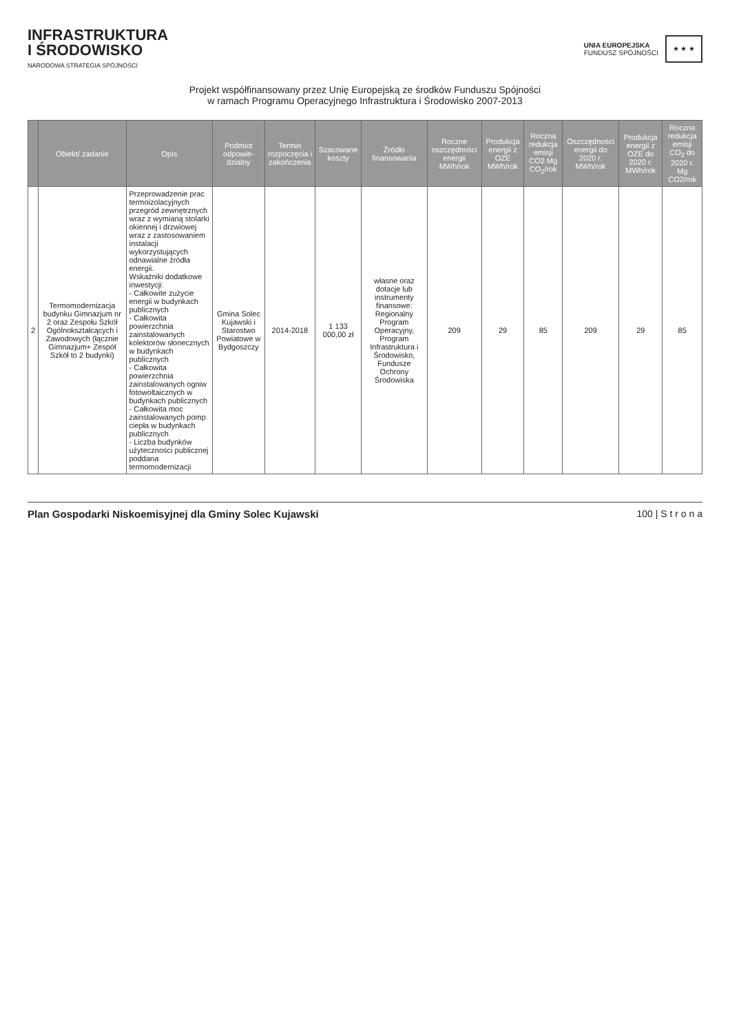INFRASTRUKTURA
I ŚRODOWISKO
NARODOWA STRATEGIA SPÓJNOŚCI
UNIA EUROPEJSKA
FUNDUSZ SPÓJNOŚCI
★ ★ ★
Projekt współfinansowany przez Unię Europejską ze środków Funduszu Spójności
w ramach Programu Operacyjnego Infrastruktura i Środowisko 2007-2013
| | Obiekt/ zadanie | Opis | Podmiot odpowie-dzialny | Termin rozpoczęcia i zakończenia | Szacowane koszty | Źródło finansowania | Roczne oszczędności energii MWh/rok | Produkcja energii z OZE MWh/rok | Roczna redukcja emisji CO2 Mg CO<sub>2</sub>/rok | Oszczędności energii do 2020 r. MWh/rok | Produkcja energii z OZE do 2020 r. MWh/rok | Roczna redukcja emisji CO<sub>2</sub> do 2020 r. Mg CO2/rok |
| --- | --- | --- | --- | --- | --- | --- | --- | --- | --- | --- | --- | --- |
| 2 | Termomodernizacja budynku Gimnazjum nr 2 oraz Zespołu Szkół Ogólnokształcących i Zawodowych (łącznie Gimnazjum+ Zespół Szkół to 2 budynki) | Przeprowadzenie prac termoizolacyjnych przegród zewnętrznych wraz z wymianą stolarki okiennej i drzwiowej wraz z zastosowaniem instalacji wykorzystujących odnawialne źródła energii. Wskaźniki dodatkowe inwestycji: - Całkowite zużycie energii w budynkach publicznych - Całkowita powierzchnia zainstalowanych kolektorów słonecznych w budynkach publicznych - Całkowita powierzchnia zainstalowanych ogniw fotowoltaicznych w budynkach publicznych - Całkowita moc zainstalowanych pomp ciepła w budynkach publicznych - Liczba budynków użyteczności publicznej poddana termomodernizacji | Gmina Solec Kujawski i Starostwo Powiatowe w Bydgoszczy | 2014-2018 | 1 133 000,00 zł | własne oraz dotacje lub instrumenty finansowe: Regionalny Program Operacyjny, Program Infrastruktura i Środowisko, Fundusze Ochrony Środowiska | 209 | 29 | 85 | 209 | 29 | 85 |
Plan Gospodarki Niskoemisyjnej dla Gminy Solec Kujawski 100 | S t r o n a